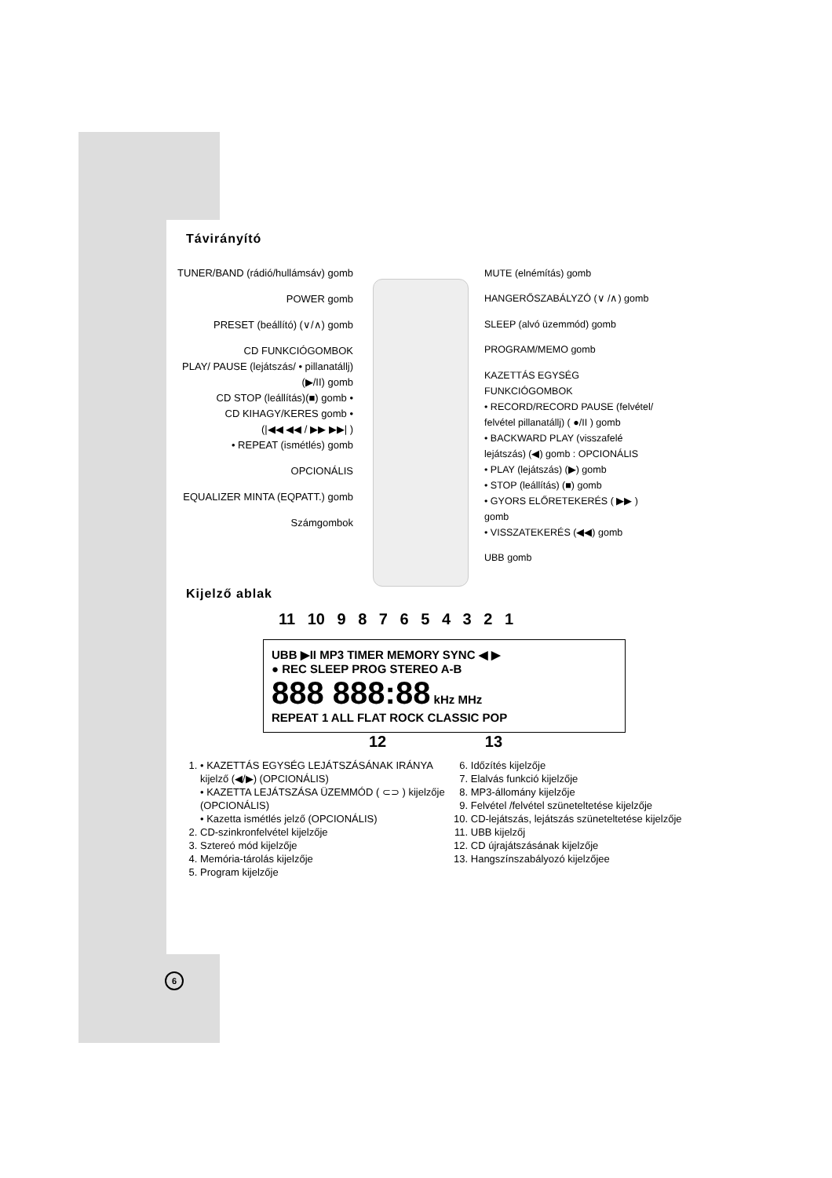Távirányító
TUNER/BAND (rádió/hullámsáv) gomb
POWER gomb
PRESET (beállító) (∨/∧) gomb
CD FUNKCIÓGOMBOK
PLAY/ PAUSE (lejátszás/ • pillanatállj)(▶/II) gomb
CD STOP (leállítás)(■) gomb •
CD KIHAGY/KERES gomb •
(|◀◀ ◀◀ / ▶▶ ▶▶| )
• REPEAT (ismétlés) gomb
OPCIONÁLIS
EQUALIZER MINTA (EQPATT.) gomb
Számgombok
MUTE (elnémítás) gomb
HANGERŐSZABÁLYZÓ (∨ /∧) gomb
SLEEP (alvó üzemmód) gomb
PROGRAM/MEMO gomb
KAZETTÁS EGYSÉG FUNKCIÓGOMBOK
• RECORD/RECORD PAUSE (felvétel/ felvétel pillanatállj) ( ●/II ) gomb
• BACKWARD PLAY (visszafelé lejátszás) (◀) gomb : OPCIONÁLIS
• PLAY (lejátszás) (▶) gomb
• STOP (leállítás) (■) gomb
• GYORS ELŐRETEKERÉS ( ▶▶ ) gomb
• VISSZATEKERÉS (◀◀) gomb
UBB gomb
Kijelző ablak
11 10 9 8 7 6 5 4 3 2 1
UBB ▶II MP3 TIMER MEMORY SYNC ◀ ▶
● REC SLEEP PROG STEREO A-B
888 888:88 kHz MHz
REPEAT 1 ALL FLAT ROCK CLASSIC POP
12 13
1. • KAZETTÁS EGYSÉG LEJÁTSZÁSÁNAK IRÁNYA kijelző (◀/▶) (OPCIONÁLIS)
• KAZETTA LEJÁTSZÁSA ÜZEMMÓD ( ⊂⊃ ) kijelzője (OPCIONÁLIS)
• Kazetta ismétlés jelző (OPCIONÁLIS)
2. CD-szinkronfelvétel kijelzője
3. Sztereó mód kijelzője
4. Memória-tárolás kijelzője
5. Program kijelzője
6. Időzítés kijelzője
7. Elalvás funkció kijelzője
8. MP3-állomány kijelzője
9. Felvétel /felvétel szüneteltetése kijelzője
10. CD-lejátszás, lejátszás szüneteltetése kijelzője
11. UBB kijelzőj
12. CD újrajátszásának kijelzője
13. Hangszínszabályozó kijelzőjee
6